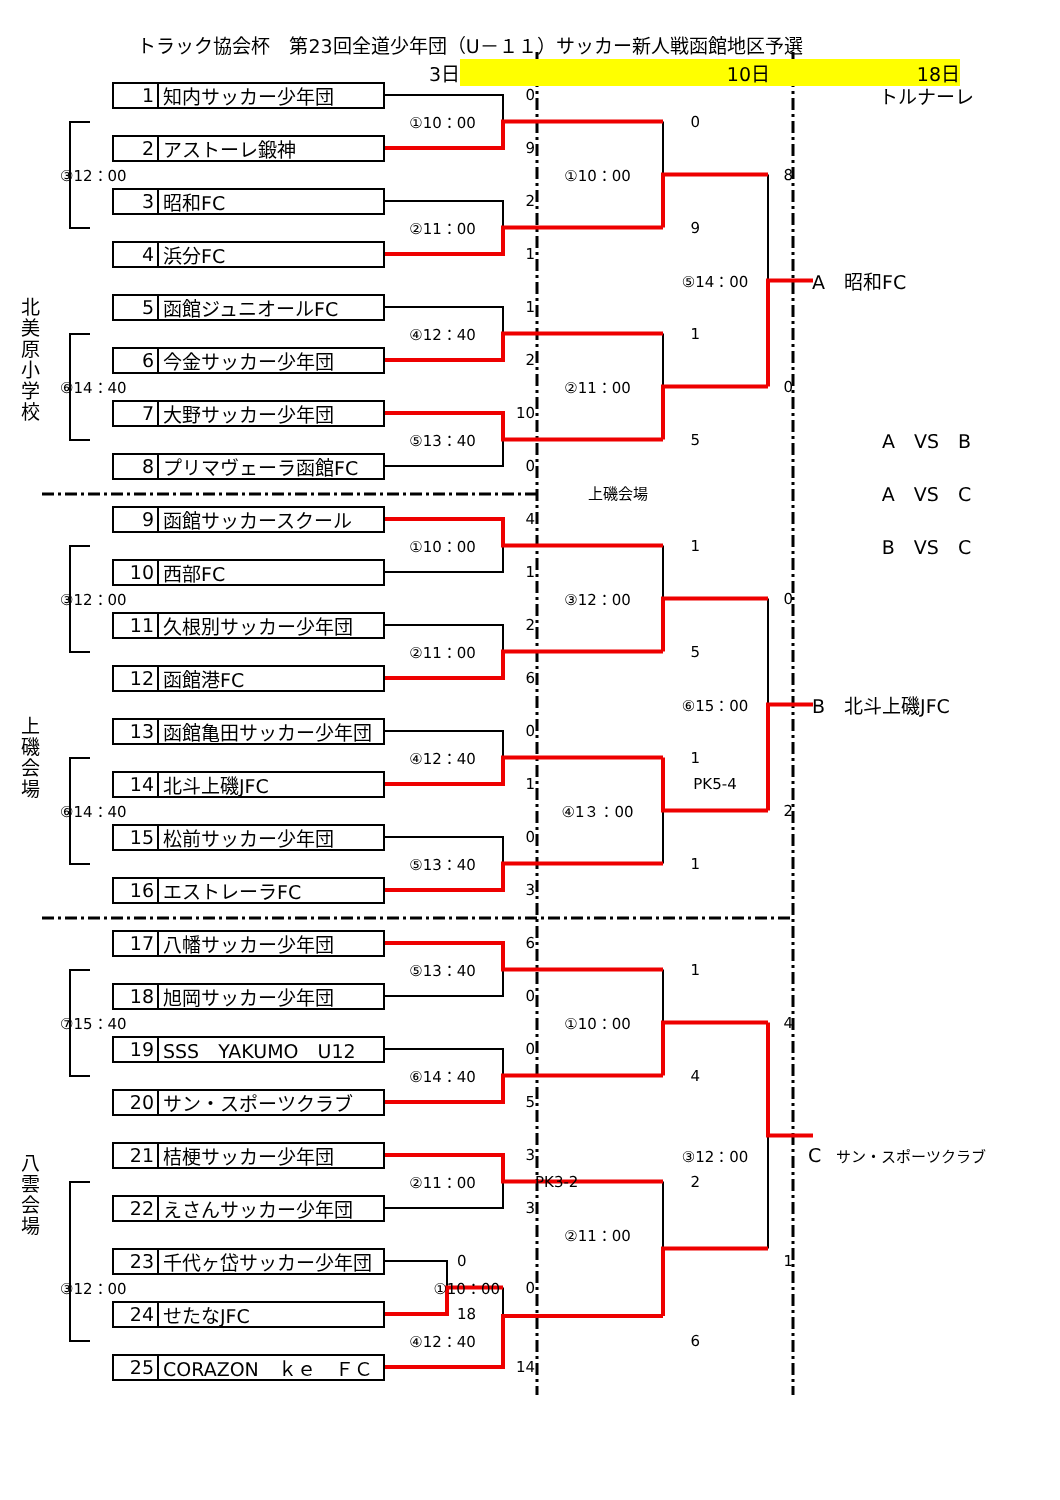トラック協会杯　第23回全道少年団（U－１１）サッカー新人戦函館地区予選
3日 10日 18日
北美原小学校
上磯会場
八雲会場
1 知内サッカー少年団
0
①10：00
2 アストーレ鍛神
9
③12：00
3 昭和FC
2
②11：00
4 浜分FC
1
5 函館ジュニオールFC
1
④12：40
6 今金サッカー少年団
2
⑥14：40
7 大野サッカー少年団
10
⑤13：40
8 プリマヴェーラ函館FC
0
0
①10：00
9
8
⑤14：00
1
②11：00
0
5
上磯会場
トルナーレ
　A　昭和FC
A　VS　B
A　VS　C
B　VS　C
9 函館サッカースクール
4
①10：00
10 西部FC
1
③12：00
11 久根別サッカー少年団
2
②11：00
12 函館港FC
6
13 函館亀田サッカー少年団
0
④12：40
14 北斗上磯JFC
1
⑥14：40
15 松前サッカー少年団
0
⑤13：40
16 エストレーラFC
3
1
③12：00
0
5
⑥15：00
　B　北斗上磯JFC
1
PK5-4
④1３：00
2
1
17 八幡サッカー少年団
6
⑤13：40
18 旭岡サッカー少年団
0
⑦15：40
19 SSS　YAKUMO　U12
0
⑥14：40
20 サン・スポーツクラブ
5
21 桔梗サッカー少年団
3
②11：00
22 えさんサッカー少年団
3
23 千代ヶ岱サッカー少年団
0
③12：00
①10：00
0
24 せたなJFC
18
④12：40
25 CORAZON　ｋｅ　ＦＣ
14
1
①10：00
4
4
③12：00
　C　サン・スポーツクラブ
PK3-2
2
②11：00
1
6